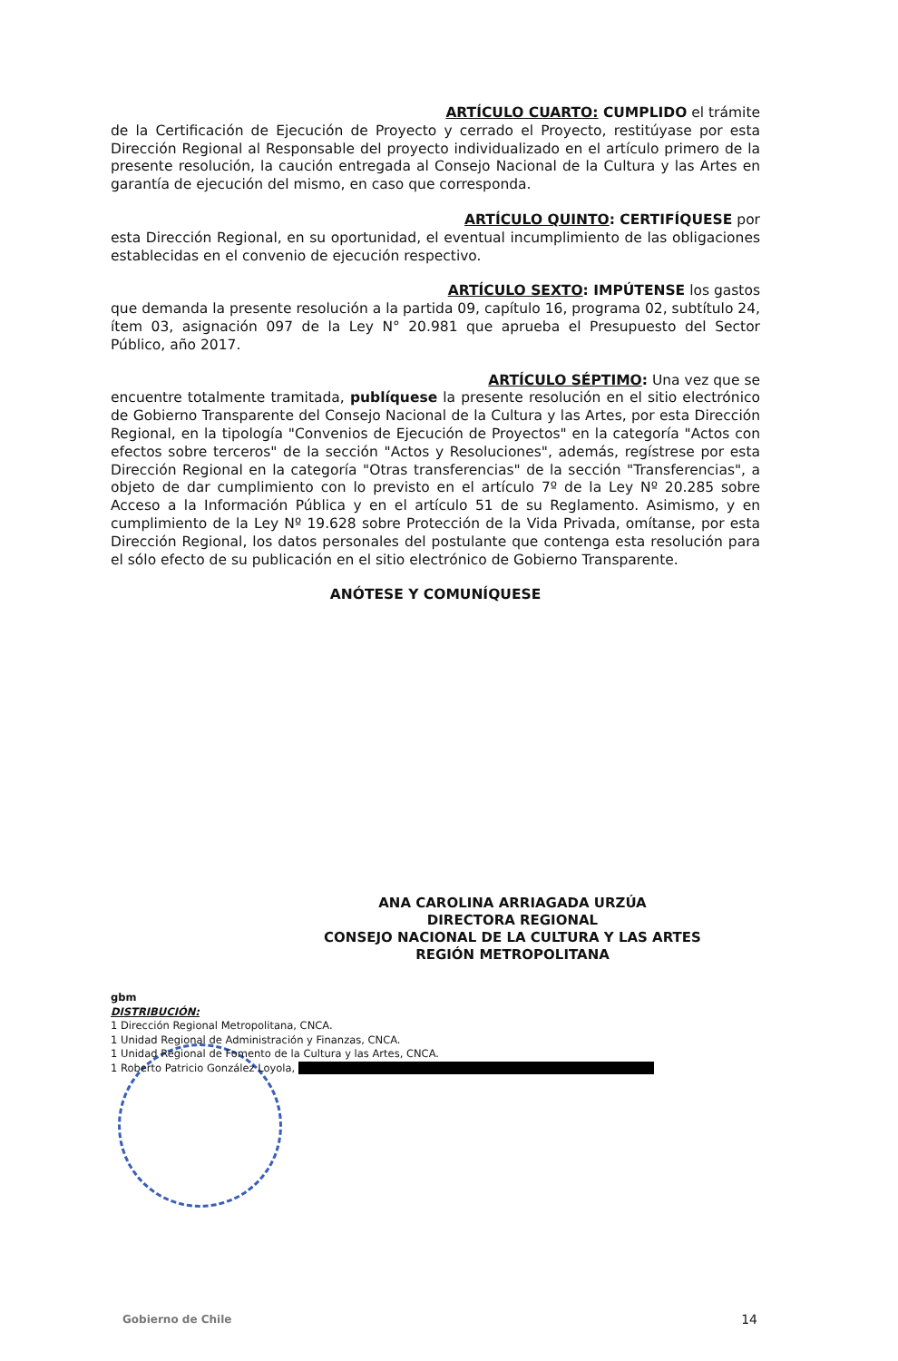ARTÍCULO CUARTO: CUMPLIDO el trámite
de la Certificación de Ejecución de Proyecto y cerrado el Proyecto, restitúyase por esta Dirección Regional al Responsable del proyecto individualizado en el artículo primero de la presente resolución, la caución entregada al Consejo Nacional de la Cultura y las Artes en garantía de ejecución del mismo, en caso que corresponda.
ARTÍCULO QUINTO: CERTIFÍQUESE por
esta Dirección Regional, en su oportunidad, el eventual incumplimiento de las obligaciones establecidas en el convenio de ejecución respectivo.
ARTÍCULO SEXTO: IMPÚTENSE los gastos
que demanda la presente resolución a la partida 09, capítulo 16, programa 02, subtítulo 24, ítem 03, asignación 097 de la Ley N° 20.981 que aprueba el Presupuesto del Sector Público, año 2017.
ARTÍCULO SÉPTIMO: Una vez que se
encuentre totalmente tramitada, publíquese la presente resolución en el sitio electrónico de Gobierno Transparente del Consejo Nacional de la Cultura y las Artes, por esta Dirección Regional, en la tipología "Convenios de Ejecución de Proyectos" en la categoría "Actos con efectos sobre terceros" de la sección "Actos y Resoluciones", además, regístrese por esta Dirección Regional en la categoría "Otras transferencias" de la sección "Transferencias", a objeto de dar cumplimiento con lo previsto en el artículo 7º de la Ley Nº 20.285 sobre Acceso a la Información Pública y en el artículo 51 de su Reglamento. Asimismo, y en cumplimiento de la Ley Nº 19.628 sobre Protección de la Vida Privada, omítanse, por esta Dirección Regional, los datos personales del postulante que contenga esta resolución para el sólo efecto de su publicación en el sitio electrónico de Gobierno Transparente.
ANÓTESE Y COMUNÍQUESE
ANA CAROLINA ARRIAGADA URZÚA
DIRECTORA REGIONAL
CONSEJO NACIONAL DE LA CULTURA Y LAS ARTES
REGIÓN METROPOLITANA
gbm
DISTRIBUCIÓN:
1 Dirección Regional Metropolitana, CNCA.
1 Unidad Regional de Administración y Finanzas, CNCA.
1 Unidad Regional de Fomento de la Cultura y las Artes, CNCA.
1 Roberto Patricio González Loyola,
Gobierno de Chile 14